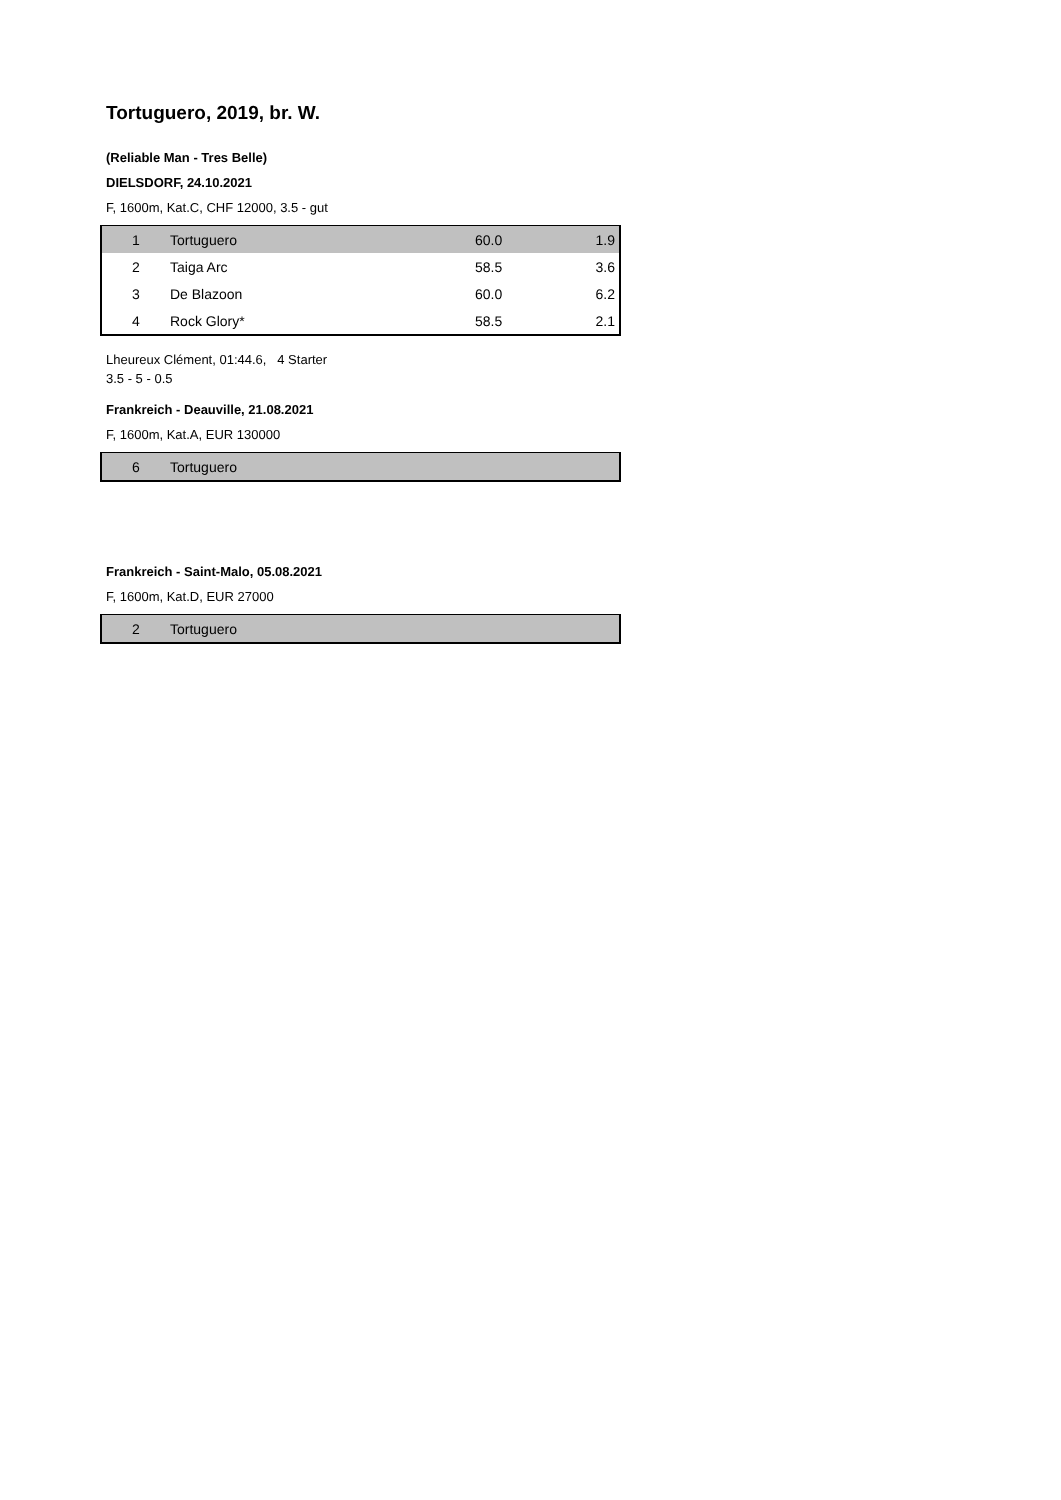Tortuguero, 2019, br. W.
(Reliable Man - Tres Belle)
DIELSDORF, 24.10.2021
F, 1600m, Kat.C, CHF 12000, 3.5 - gut
| 1 | Tortuguero | 60.0 | 1.9 |
| 2 | Taiga Arc | 58.5 | 3.6 |
| 3 | De Blazoon | 60.0 | 6.2 |
| 4 | Rock Glory* | 58.5 | 2.1 |
Lheureux Clément, 01:44.6, 4 Starter
3.5 - 5 - 0.5
Frankreich - Deauville, 21.08.2021
F, 1600m, Kat.A, EUR 130000
| 6 | Tortuguero |
Frankreich - Saint-Malo, 05.08.2021
F, 1600m, Kat.D, EUR 27000
| 2 | Tortuguero |